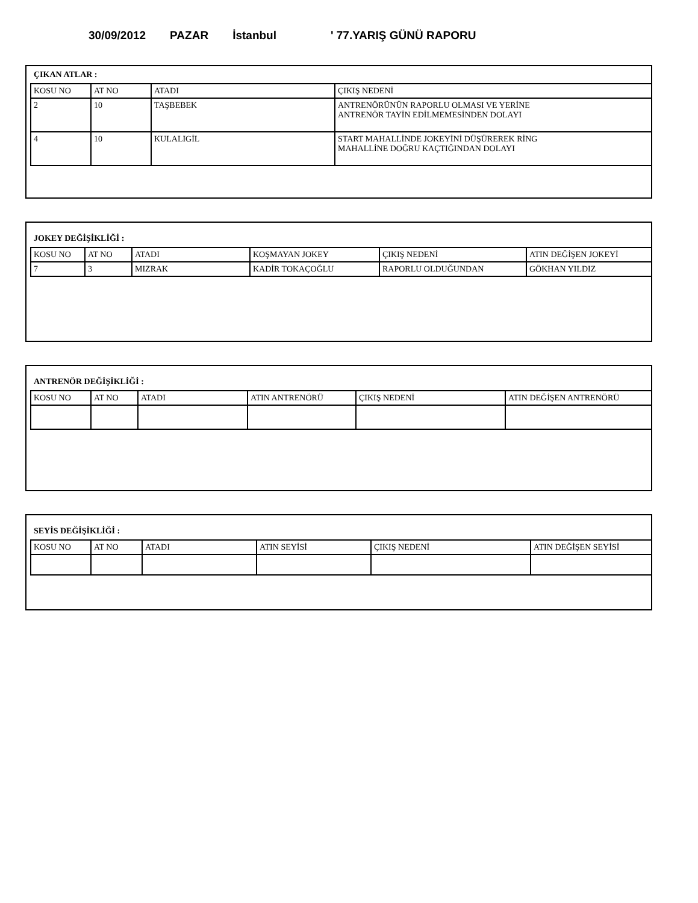30/09/2012 PAZAR İstanbul ' 77.YARIŞ GÜNÜ RAPORU
ÇIKAN ATLAR :
| KOSU NO | AT NO | ATADI | ÇIKIŞ NEDENİ |
| 2 | 10 | TAŞBEBEK | ANTRENÖRÜNÜN RAPORLU OLMASI VE YERİNE ANTRENÖR TAYİN EDİLMEMESİNDEN DOLAYI |
| 4 | 10 | KULALIGİL | START MAHALLİNDE JOKEYİNİ DÜŞÜREREK RİNG MAHALLİNE DOĞRU KAÇTIĞINDAN DOLAYI |
JOKEY DEĞİŞİKLİĞİ :
| KOSU NO | AT NO | ATADI | KOŞMAYAN JOKEY | ÇIKIŞ NEDENİ | ATIN DEĞİŞEN JOKEYİ |
| 7 | 3 | MIZRAK | KADİR TOKAÇOĞLU | RAPORLU OLDUĞUNDAN | GÖKHAN YILDIZ |
ANTRENÖR DEĞİŞİKLİĞİ :
| KOSU NO | AT NO | ATADI | ATIN ANTRENÖRÜ | ÇIKIŞ NEDENİ | ATIN DEĞİŞEN ANTRENÖRÜ |
SEYİS DEĞİŞİKLİĞİ :
| KOSU NO | AT NO | ATADI | ATIN SEYİSİ | ÇIKIŞ NEDENİ | ATIN DEĞİŞEN SEYİSİ |